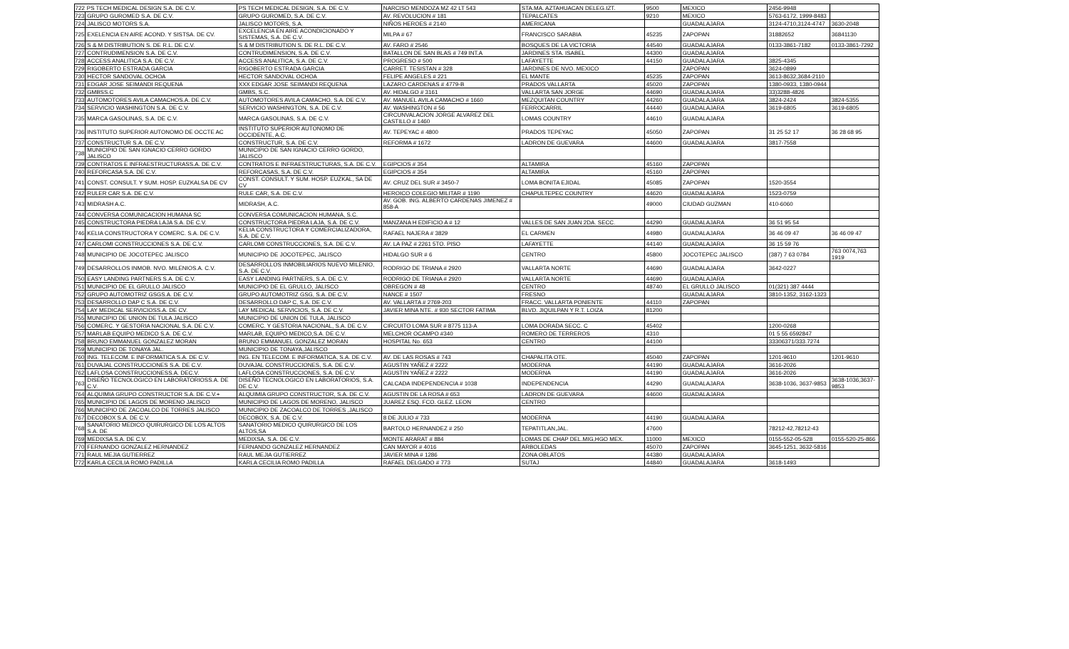| 722 | PS TECH MEDICAL DESIGN S.A. DE C.V. | PS TECH MEDICAL DESIGN, S.A. DE C.V. | NARCISO MENDOZA MZ 42 LT 543 | STA.MA. AZTAHUACAN DELEG.IZT. | 9500 | MEXICO | 2456-9948 | |
| 723 | GRUPO GUROMED S.A. DE C.V. | GRUPO GUROMED, S.A. DE C.V. | AV. REVOLUCION # 181 | TEPALCATES | 9210 | MEXICO | 5763-6172, 1999-8483 | |
| 724 | JALISCO MOTORS S.A. | JALISCO MOTORS, S.A. | NIÑOS HEROES # 2140 | AMERICANA | | GUADALAJARA | 3124-4710,3124-4747 | 3630-2048 |
| 725 | EXELENCIA EN AIRE ACOND. Y SISTSA. DE CV. | EXCELENCIA EN AIRE ACONDICIONADO Y SISTEMAS, S.A. DE C.V. | MILPA # 67 | FRANCISCO SARABIA | 45235 | ZAPOPAN | 31882652 | 36841130 |
| 726 | S & M DISTRIBUTION S. DE R.L. DE C.V. | S & M DISTRIBUTION S. DE R.L. DE C.V. | AV. FARO # 2546 | BOSQUES DE LA VICTORIA | 44540 | GUADALAJARA | 0133-3861-7182 | 0133-3861-7292 |
| 727 | CONTRUDIMENSION S.A. DE C.V. | CONTRUDIMENSION, S.A. DE C.V. | BATALLON DE SAN BLAS # 749 INT.A | JARDINES STA. ISABEL | 44300 | GUADALAJARA | | |
| 728 | ACCESS ANALITICA S.A. DE C.V. | ACCESS ANALITICA, S.A. DE C.V. | PROGRESO # 500 | LAFAYETTE | 44150 | GUADALAJARA | 3825-4345 | |
| 729 | RIGOBERTO ESTRADA GARCIA | RIGOBERTO ESTRADA GARCIA | CARRET. TESISTAN # 328 | JARDINES DE NVO. MEXICO | | ZAPOPAN | 3624-0899 | |
| 730 | HECTOR SANDOVAL OCHOA | HECTOR SANDOVAL OCHOA | FELIPE ANGELES # 221 | EL MANTE | 45235 | ZAPOPAN | 3613-8632,3684-2110 | |
| 731 | EDGAR JOSE SEIMANDI REQUENA | XXX EDGAR JOSE SEIMANDI REQUENA | LAZARO CARDENAS # 4779-B | PRADOS VALLARTA | 45020 | ZAPOPAN | 1380-0933, 1380-0944 | |
| 732 | GMBSS.C | GMBS, S.C. | AV. HIDALGO # 3161 | VALLARTA SAN JORGE | 44690 | GUADALAJARA | 33)3288-4826 | |
| 733 | AUTOMOTORES AVILA CAMACHOS.A. DE C.V. | AUTOMOTORES AVILA CAMACHO, S.A. DE C.V. | AV. MANUEL AVILA CAMACHO # 1660 | MEZQUITAN COUNTRY | 44260 | GUADALAJARA | 3824-2424 | 3824-5355 |
| 734 | SERVICIO WASHINGTON S.A. DE C.V. | SERVICIO WASHINGTON, S.A. DE C.V. | AV. WASHINGTON # 56 | FERROCARRIL | 44440 | GUADALAJARA | 3619-6805 | 3619-6805 |
| 735 | MARCA GASOLINAS, S.A. DE C.V. | MARCA GASOLINAS, S.A. DE C.V. | CIRCUNVALACION JORGE ALVAREZ DEL CASTILLO # 1460 | LOMAS COUNTRY | 44610 | GUADALAJARA | | |
| 736 | INSTITUTO SUPERIOR AUTONOMO DE OCCTE AC | INSTITUTO SUPERIOR AUTONOMO DE OCCIDENTE, A.C. | AV. TEPEYAC # 4800 | PRADOS TEPEYAC | 45050 | ZAPOPAN | 31 25 52 17 | 36 28 68 95 |
| 737 | CONSTRUCTUR S.A. DE C.V. | CONSTRUCTUR, S.A. DE C.V. | REFORMA # 1672 | LADRON DE GUEVARA | 44600 | GUADALAJARA | 3817-7558 | |
| 738 | MUNICIPIO DE SAN IGNACIO CERRO GORDO JALISCO | MUNICIPIO DE SAN IGNACIO CERRO GORDO, JALISCO | | | | | | |
| 739 | CONTRATOS E INFRAESTRUCTURASS.A. DE C.V. | CONTRATOS E INFRAESTRUCTURAS, S.A. DE C.V. | EGIPCIOS # 354 | ALTAMIRA | 45160 | ZAPOPAN | | |
| 740 | REFORCASA S.A. DE C.V. | REFORCASAS, S.A. DE C.V. | EGIPCIOS # 354 | ALTAMIRA | 45160 | ZAPOPAN | | |
| 741 | CONST. CONSULT. Y SUM. HOSP. EUZKALSA DE CV | CONST. CONSULT. Y SUM. HOSP. EUZKAL, SA DE CV | AV. CRUZ DEL SUR # 3450-7 | LOMA BONITA EJIDAL | 45085 | ZAPOPAN | 1520-3554 | |
| 742 | RULER CAR S.A. DE C.V. | RULE CAR, S.A. DE C.V. | HEROICO COLEGIO MILITAR # 1190 | CHAPULTEPEC COUNTRY | 44620 | GUADALAJARA | 1523-0759 | |
| 743 | MIDRASH A.C. | MIDRASH, A.C. | AV. GOB. ING. ALBERTO CARDENAS JIMENEZ # 858-A | | 49000 | CIUDAD GUZMAN | 410-6060 | |
| 744 | CONVERSA COMUNICACION HUMANA SC | CONVERSA COMUNICACION HUMANA, S.C. | | | | | | |
| 745 | CONSTRUCTORA PIEDRA LAJA S.A. DE C.V. | CONSTRUCTORA PIEDRA LAJA, S.A. DE C.V. | MANZANA H EDIFICIO A # 12 | VALLES DE SAN JUAN 2DA. SECC. | 44290 | GUADALAJARA | 36 51 95 54 | |
| 746 | KELIA CONSTRUCTORA Y COMERC. S.A. DE C.V. | KELIA CONSTRUCTORA Y COMERCIALIZADORA, S.A. DE C.V. | RAFAEL NAJERA # 3829 | EL CARMEN | 44980 | GUADALAJARA | 36 46 09 47 | 36 46 09 47 |
| 747 | CARLOMI CONSTRUCCIONES S.A. DE C.V. | CARLOMI CONSTRUCCIONES, S.A. DE C.V. | AV. LA PAZ # 2261 5TO. PISO | LAFAYETTE | 44140 | GUADALAJARA | 36 15 59 76 | |
| 748 | MUNICIPIO DE JOCOTEPEC JALISCO | MUNICIPIO DE JOCOTEPEC, JALISCO | HIDALGO SUR # 6 | CENTRO | 45800 | JOCOTEPEC JALISCO | (387) 7 63 0784 | 763 0074,763 1919 |
| 749 | DESARROLLOS INMOB. NVO. MILENIOS.A. C.V. | DESARROLLOS INMOBILIARIOS NUEVO MILENIO, S.A. DE C.V. | RODRIGO DE TRIANA # 2920 | VALLARTA NORTE | 44690 | GUADALAJARA | 3642-0227 | |
| 750 | EASY LANDING PARTNERS S.A. DE C.V. | EASY LANDING PARTNERS, S.A. DE C.V. | RODRIGO DE TRIANA # 2920 | VALLARTA NORTE | 44690 | GUADALAJARA | | |
| 751 | MUNICIPIO DE EL GRULLO JALISCO | MUNICIPIO DE EL GRULLO, JALISCO | OBREGON # 48 | CENTRO | 48740 | EL GRULLO JALISCO | 01(321) 387 4444 | |
| 752 | GRUPO AUTOMOTRIZ GSGS.A. DE C.V. | GRUPO AUTOMOTRIZ GSG, S.A. DE C.V. | NANCE # 1507 | FRESNO | | GUADALAJARA | 3810-1352, 3162-1323 | |
| 753 | DESARROLLO DAP C S.A. DE C.V. | DESARROLLO DAP C, S.A. DE C.V. | AV. VALLARTA # 2769-203 | FRACC. VALLARTA PONIENTE | 44110 | ZAPOPAN | | |
| 754 | LAY MEDICAL SERVICIOSS.A. DE CV. | LAY MEDICAL SERVICIOS, S.A. DE C.V. | JAVIER MINA NTE. # 930 SECTOR FATIMA | BLVD. JIQUILPAN Y R.T. LOIZA | 81200 | | | |
| 755 | MUNICIPIO DE UNION DE TULA JALISCO | MUNICIPIO DE UNION DE TULA, JALISCO | | | | | | |
| 756 | COMERC. Y GESTORIA NACIONAL S.A. DE C.V. | COMERC. Y GESTORIA NACIONAL, S.A. DE C.V. | CIRCUITO LOMA SUR # 8775 113-A | LOMA DORADA SECC. C | 45402 | | 1200-0268 | |
| 757 | MARLAB EQUIPO MEDICO S.A. DE C.V. | MARLAB, EQUIPO MEDICO,S.A. DE C.V. | MELCHOR OCAMPO #340 | ROMERO DE TERREROS | 4310 | | 01 5 55 6592847 | |
| 758 | BRUNO EMMANUEL GONZALEZ MORAN | BRUNO EMMANUEL GONZALEZ MORAN | HOSPITAL No. 653 | CENTRO | 44100 | | 33306371/333.7274 | |
| 759 | MUNICIPIO DE TONAYA JAL. | MUNICIPIO DE TONAYA,JALISCO | | | | | | |
| 760 | ING. TELECOM. E INFORMATICA S.A. DE C.V. | ING. EN TELECOM. E INFORMATICA, S.A. DE C.V. | AV. DE LAS ROSAS # 743 | CHAPALITA OTE. | 45040 | ZAPOPAN | 1201-9610 | 1201-9610 |
| 761 | DUVAJAL CONSTRUCCIONES S.A. DE C.V. | DUVAJAL CONSTRUCCIONES, S.A. DE C.V. | AGUSTIN YAÑEZ # 2222 | MODERNA | 44190 | GUADALAJARA | 3616-2026 | |
| 762 | LAFLOSA CONSTRUCCIONESS.A. DEC.V. | LAFLOSA CONSTRUCCIONES, S.A. DE C.V. | AGUSTIN YAÑEZ # 2222 | MODERNA | 44190 | GUADALAJARA | 3616-2026 | |
| 763 | DISEÑO TECNOLOGICO EN LABORATORIOSS.A. DE C.V. | DISEÑO TECNOLOGICO EN LABORATORIOS, S.A. DE C.V. | CALCADA INDEPENDENCIA # 1038 | INDEPENDENCIA | 44290 | GUADALAJARA | 3638-1036, 3637-9853 | 3638-1036,3637-9853 |
| 764 | ALQUIMIA GRUPO CONSTRUCTOR S.A. DE C.V.+ | ALQUIMIA GRUPO CONSTRUCTOR, S.A. DE C.V. | AGUSTIN DE LA ROSA # 653 | LADRON DE GUEVARA | 44600 | GUADALAJARA | | |
| 765 | MUNICIPIO DE LAGOS DE MORENO JALISCO | MUNICIPIO DE LAGOS DE MORENO, JALISCO | JUAREZ ESQ. FCO. GLEZ. LEON | CENTRO | | | | |
| 766 | MUNICIPIO DE ZACOALCO DE TORRES JALISCO | MUNICIPIO DE ZACOALCO DE TORRES ,JALISCO | | | | | | |
| 767 | DECOBOX S.A. DE C.V. | DECOBOX, S.A. DE C.V. | 8 DE JULIO # 733 | MODERNA | 44190 | GUADALAJARA | | |
| 768 | SANATORIO MEDICO QUIRURGICO DE LOS ALTOS S.A. DE | SANATORIO MEDICO QUIRURGICO DE LOS ALTOS,SA | BARTOLO HERNANDEZ # 250 | TEPATITLAN,JAL. | 47600 | | 78212-42,78212-43 | |
| 769 | MEDIXSA S.A. DE C.V. | MEDIXSA, S.A. DE C.V. | MONTE ARARAT # 884 | LOMAS DE CHAP DEL.MIG,HGO MEX. | 11000 | MEXICO | 0155-552-05-528 | 0155-520-25-866 |
| 770 | FERNANDO GONZALEZ HERNANDEZ | FERNANDO GONZALEZ HERNANDEZ | CAN MAYOR # 4016 | ARBOLEDAS | 45070 | ZAPOPAN | 3645-1251, 3632-5816 | |
| 771 | RAUL MEJIA GUTIERREZ | RAUL MEJIA GUTIERREZ | JAVIER MINA # 1286 | ZONA OBLATOS | 44380 | GUADALAJARA | | |
| 772 | KARLA CECILIA ROMO PADILLA | KARLA CECILIA ROMO PADILLA | RAFAEL DELGADO # 773 | SUTAJ | 44840 | GUADALAJARA | 3618-1493 | |